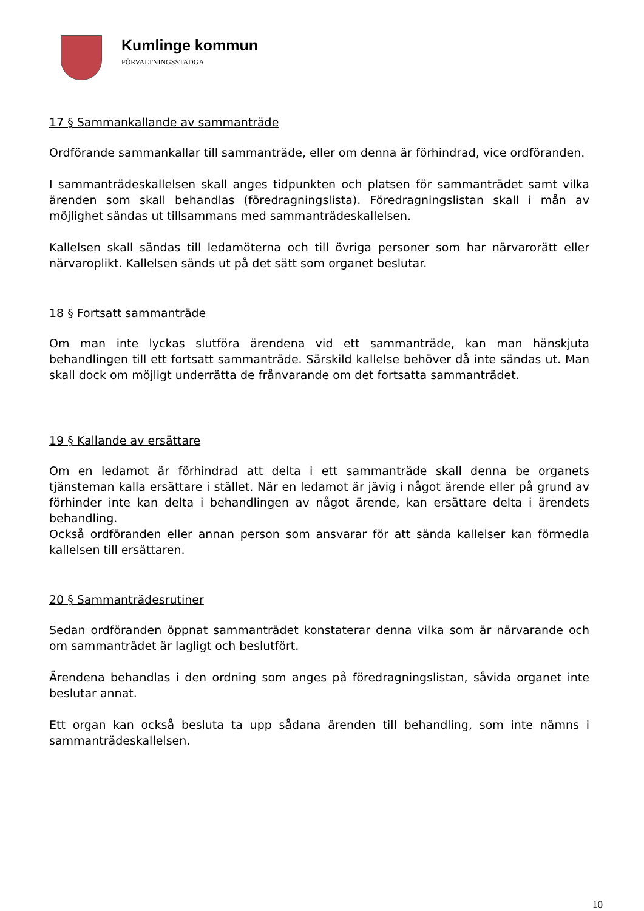Kumlinge kommun
FÖRVALTNINGSSTADGA
17 § Sammankallande av sammanträde
Ordförande sammankallar till sammanträde, eller om denna är förhindrad, vice ordföranden.
I sammanträdeskallelsen skall anges tidpunkten och platsen för sammanträdet samt vilka ärenden som skall behandlas (föredragningslista). Föredragningslistan skall i mån av möjlighet sändas ut tillsammans med sammanträdeskallelsen.
Kallelsen skall sändas till ledamöterna och till övriga personer som har närvarorätt eller närvaroplikt. Kallelsen sänds ut på det sätt som organet beslutar.
18 § Fortsatt sammanträde
Om man inte lyckas slutföra ärendena vid ett sammanträde, kan man hänskjuta behandlingen till ett fortsatt sammanträde. Särskild kallelse behöver då inte sändas ut. Man skall dock om möjligt underrätta de frånvarande om det fortsatta sammanträdet.
19 § Kallande av ersättare
Om en ledamot är förhindrad att delta i ett sammanträde skall denna be organets tjänsteman kalla ersättare i stället. När en ledamot är jävig i något ärende eller på grund av förhinder inte kan delta i behandlingen av något ärende, kan ersättare delta i ärendets behandling.
Också ordföranden eller annan person som ansvarar för att sända kallelser kan förmedla kallelsen till ersättaren.
20 § Sammanträdesrutiner
Sedan ordföranden öppnat sammanträdet konstaterar denna vilka som är närvarande och om sammanträdet är lagligt och beslutfört.
Ärendena behandlas i den ordning som anges på föredragningslistan, såvida organet inte beslutar annat.
Ett organ kan också besluta ta upp sådana ärenden till behandling, som inte nämns i sammanträdeskallelsen.
10